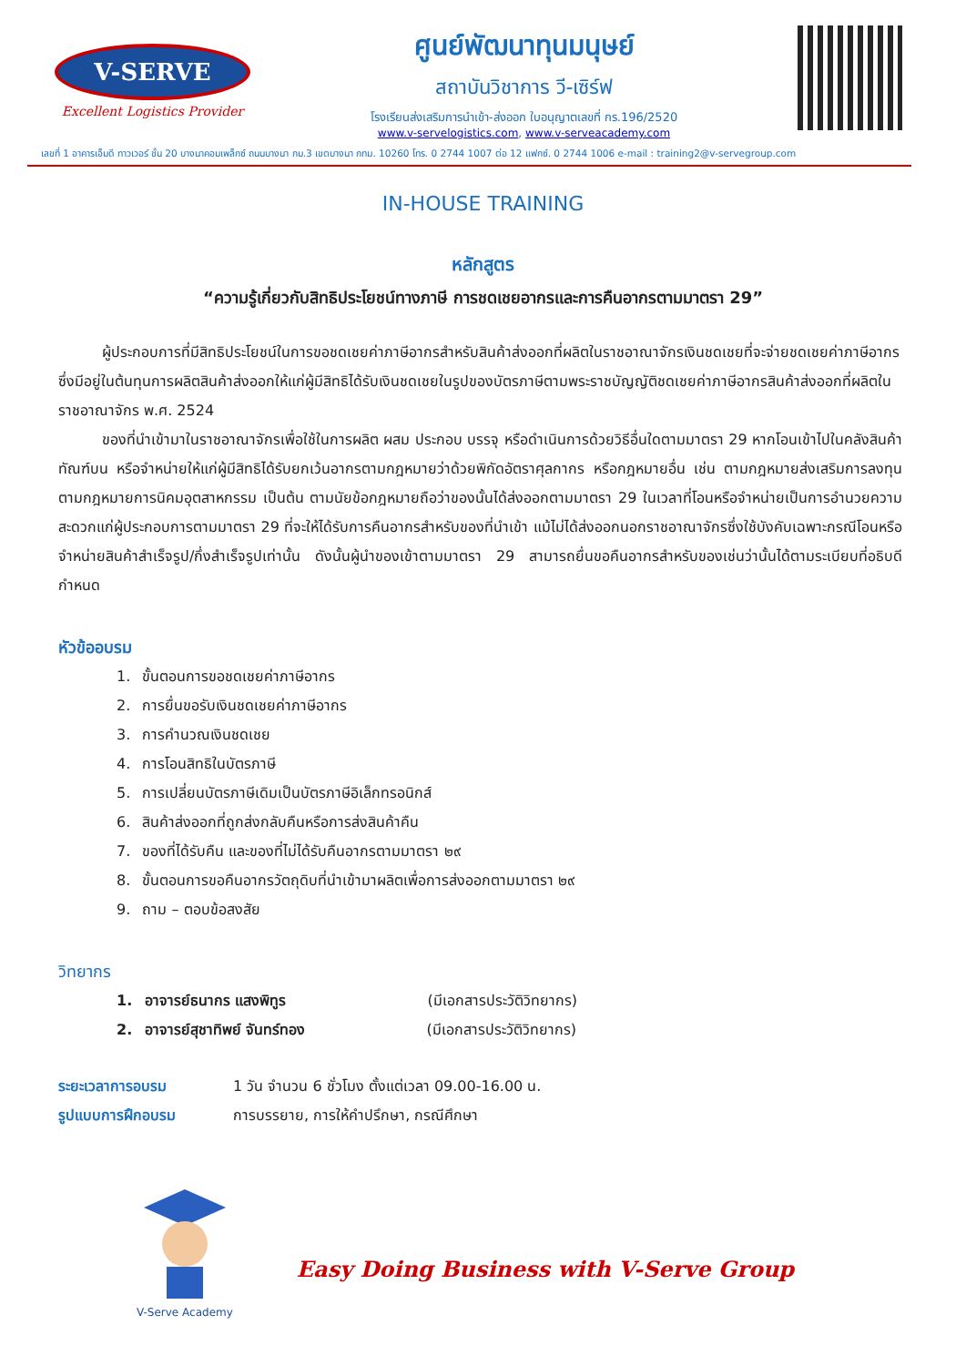V-SERVE
Excellent Logistics Provider
ศูนย์พัฒนาทุนมนุษย์
สถาบันวิชาการ วี-เซิร์ฟ
โรงเรียนส่งเสริมการนำเข้า-ส่งออก ใบอนุญาตเลขที่ กร.196/2520
www.v-servelogistics.com, www.v-serveacademy.com
เลขที่ 1 อาคารเอ็มดี ทาวเวอร์ ชั้น 20 บางนาคอมเพล็กซ์ ถนนบางนา กม.3 เขตบางนา กทม. 10260 โทร. 0 2744 1007 ต่อ 12 แฟกซ์. 0 2744 1006 e-mail : training2@v-servegroup.com
IN-HOUSE TRAINING
หลักสูตร
“ความรู้เกี่ยวกับสิทธิประโยชน์ทางภาษี การชดเชยอากรและการคืนอากรตามมาตรา 29”
   ผู้ประกอบการที่มีสิทธิประโยชน์ในการขอชดเชยค่าภาษีอากรสำหรับสินค้าส่งออกที่ผลิตในราชอาณาจักรเงินชดเชยที่จะจ่ายชดเชยค่าภาษีอากรซึ่งมีอยู่ในต้นทุนการผลิตสินค้าส่งออกให้แก่ผู้มีสิทธิได้รับเงินชดเชยในรูปของบัตรภาษีตามพระราชบัญญัติชดเชยค่าภาษีอากรสินค้าส่งออกที่ผลิตในราชอาณาจักร พ.ศ. 2524
   ของที่นำเข้ามาในราชอาณาจักรเพื่อใช้ในการผลิต ผสม ประกอบ บรรจุ หรือดำเนินการด้วยวิธีอื่นใดตามมาตรา 29 หากโอนเข้าไปในคลังสินค้าทัณฑ์บน หรือจำหน่ายให้แก่ผู้มีสิทธิได้รับยกเว้นอากรตามกฎหมายว่าด้วยพิกัดอัตราศุลกากร หรือกฎหมายอื่น เช่น ตามกฎหมายส่งเสริมการลงทุน ตามกฎหมายการนิคมอุตสาหกรรม เป็นต้น ตามนัยข้อกฎหมายถือว่าของนั้นได้ส่งออกตามมาตรา 29 ในเวลาที่โอนหรือจำหน่ายเป็นการอำนวยความสะดวกแก่ผู้ประกอบการตามมาตรา 29 ที่จะให้ได้รับการคืนอากรสำหรับของที่นำเข้า แม้ไม่ได้ส่งออกนอกราชอาณาจักรซึ่งใช้บังคับเฉพาะกรณีโอนหรือ จำหน่ายสินค้าสำเร็จรูป/กึ่งสำเร็จรูปเท่านั้น ดังนั้นผู้นำของเข้าตามมาตรา 29 สามารถยื่นขอคืนอากรสำหรับของเช่นว่านั้นได้ตามระเบียบที่อธิบดีกำหนด
หัวข้ออบรม
1.  ขั้นตอนการขอชดเชยค่าภาษีอากร
2.  การยื่นขอรับเงินชดเชยค่าภาษีอากร
3.  การคำนวณเงินชดเชย
4.  การโอนสิทธิในบัตรภาษี
5.  การเปลี่ยนบัตรภาษีเดิมเป็นบัตรภาษีอิเล็กทรอนิกส์
6.  สินค้าส่งออกที่ถูกส่งกลับคืนหรือการส่งสินค้าคืน
7.  ของที่ได้รับคืน และของที่ไม่ได้รับคืนอากรตามมาตรา ๒๙
8.  ขั้นตอนการขอคืนอากรวัตถุดิบที่นำเข้ามาผลิตเพื่อการส่งออกตามมาตรา ๒๙
9.  ถาม – ตอบข้อสงสัย
วิทยากร
1.  อาจารย์ธนากร แสงพิทูร (มีเอกสารประวัติวิทยากร)
2.  อาจารย์สุชาทิพย์ จันทร์ทอง (มีเอกสารประวัติวิทยากร)
ระยะเวลาการอบรม 1 วัน จำนวน 6 ชั่วโมง ตั้งแต่เวลา 09.00-16.00 น.
รูปแบบการฝึกอบรม การบรรยาย, การให้คำปรึกษา, กรณีศึกษา
V-Serve Academy
Easy Doing Business with V-Serve Group